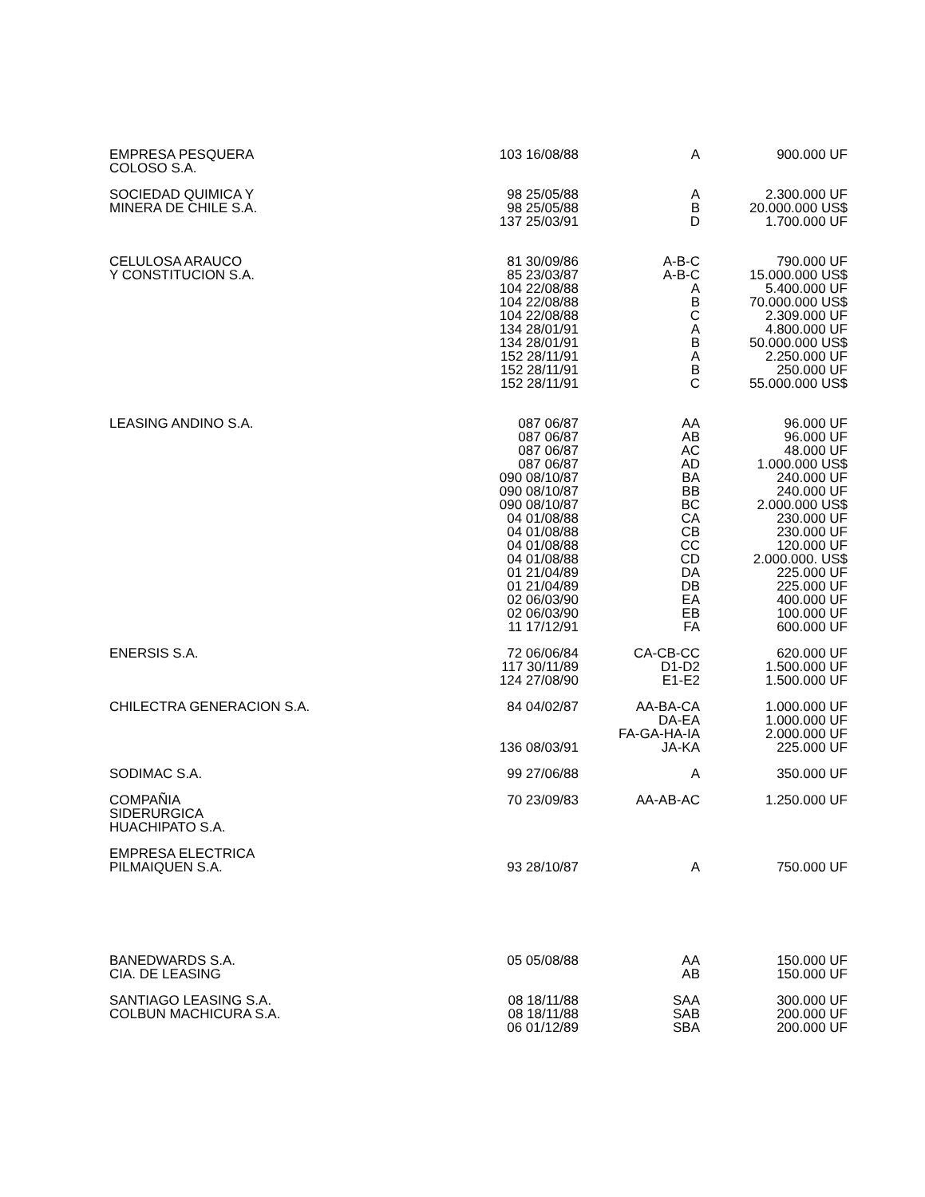| EMPRESA PESQUERA COLOSO S.A. | 103 16/08/88 | A | 900.000 UF |
| SOCIEDAD QUIMICA Y MINERA DE CHILE S.A. | 98 25/05/88 98 25/05/88 137 25/03/91 | A B D | 2.300.000 UF 20.000.000 US$ 1.700.000 UF |
| CELULOSA ARAUCO Y CONSTITUCION S.A. | 81 30/09/86 85 23/03/87 104 22/08/88 104 22/08/88 104 22/08/88 134 28/01/91 134 28/01/91 152 28/11/91 152 28/11/91 152 28/11/91 | A-B-C A-B-C A B C A B A B C | 790.000 UF 15.000.000 US$ 5.400.000 UF 70.000.000 US$ 2.309.000 UF 4.800.000 UF 50.000.000 US$ 2.250.000 UF 250.000 UF 55.000.000 US$ |
| LEASING ANDINO S.A. | 087 06/87 087 06/87 087 06/87 087 06/87 090 08/10/87 090 08/10/87 090 08/10/87 04 01/08/88 04 01/08/88 04 01/08/88 04 01/08/88 01 21/04/89 01 21/04/89 02 06/03/90 02 06/03/90 11 17/12/91 | AA AB AC AD BA BB BC CA CB CC CD DA DB EA EB FA | 96.000 UF 96.000 UF 48.000 UF 1.000.000 US$ 240.000 UF 240.000 UF 2.000.000 US$ 230.000 UF 230.000 UF 120.000 UF 2.000.000. US$ 225.000 UF 225.000 UF 400.000 UF 100.000 UF 600.000 UF |
| ENERSIS S.A. | 72 06/06/84 117 30/11/89 124 27/08/90 | CA-CB-CC D1-D2 E1-E2 | 620.000 UF 1.500.000 UF 1.500.000 UF |
| CHILECTRA GENERACION S.A. | 84 04/02/87 136 08/03/91 | AA-BA-CA DA-EA FA-GA-HA-IA JA-KA | 1.000.000 UF 1.000.000 UF 2.000.000 UF 225.000 UF |
| SODIMAC S.A. | 99 27/06/88 | A | 350.000 UF |
| COMPAÑIA SIDERURGICA HUACHIPATO S.A. | 70 23/09/83 | AA-AB-AC | 1.250.000 UF |
| EMPRESA ELECTRICA PILMAIQUEN S.A. | 93 28/10/87 | A | 750.000 UF |
| BANEDWARDS S.A. CIA. DE LEASING | 05 05/08/88 | AA AB | 150.000 UF 150.000 UF |
| SANTIAGO LEASING S.A. COLBUN MACHICURA S.A. | 08 18/11/88 08 18/11/88 06 01/12/89 | SAA SAB SBA | 300.000 UF 200.000 UF 200.000 UF |